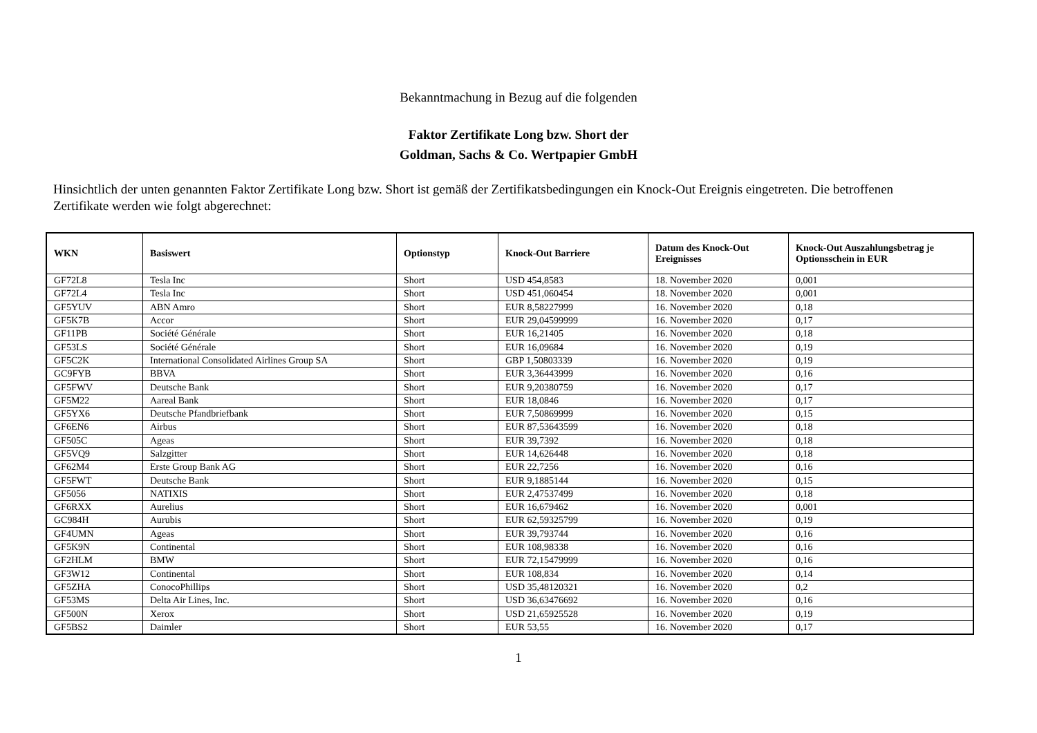Bekanntmachung in Bezug auf die folgenden
Faktor Zertifikate Long bzw. Short der
Goldman, Sachs & Co. Wertpapier GmbH
Hinsichtlich der unten genannten Faktor Zertifikate Long bzw. Short ist gemäß der Zertifikatsbedingungen ein Knock-Out Ereignis eingetreten. Die betroffenen Zertifikate werden wie folgt abgerechnet:
| WKN | Basiswert | Optionstyp | Knock-Out Barriere | Datum des Knock-Out Ereignisses | Knock-Out Auszahlungsbetrag je Optionsschein in EUR |
| --- | --- | --- | --- | --- | --- |
| GF72L8 | Tesla Inc | Short | USD 454,8583 | 18. November 2020 | 0,001 |
| GF72L4 | Tesla Inc | Short | USD 451,060454 | 18. November 2020 | 0,001 |
| GF5YUV | ABN Amro | Short | EUR 8,58227999 | 16. November 2020 | 0,18 |
| GF5K7B | Accor | Short | EUR 29,04599999 | 16. November 2020 | 0,17 |
| GF11PB | Société Générale | Short | EUR 16,21405 | 16. November 2020 | 0,18 |
| GF53LS | Société Générale | Short | EUR 16,09684 | 16. November 2020 | 0,19 |
| GF5C2K | International Consolidated Airlines Group SA | Short | GBP 1,50803339 | 16. November 2020 | 0,19 |
| GC9FYB | BBVA | Short | EUR 3,36443999 | 16. November 2020 | 0,16 |
| GF5FWV | Deutsche Bank | Short | EUR 9,20380759 | 16. November 2020 | 0,17 |
| GF5M22 | Aareal Bank | Short | EUR 18,0846 | 16. November 2020 | 0,17 |
| GF5YX6 | Deutsche Pfandbriefbank | Short | EUR 7,50869999 | 16. November 2020 | 0,15 |
| GF6EN6 | Airbus | Short | EUR 87,53643599 | 16. November 2020 | 0,18 |
| GF505C | Ageas | Short | EUR 39,7392 | 16. November 2020 | 0,18 |
| GF5VQ9 | Salzgitter | Short | EUR 14,626448 | 16. November 2020 | 0,18 |
| GF62M4 | Erste Group Bank AG | Short | EUR 22,7256 | 16. November 2020 | 0,16 |
| GF5FWT | Deutsche Bank | Short | EUR 9,1885144 | 16. November 2020 | 0,15 |
| GF5056 | NATIXIS | Short | EUR 2,47537499 | 16. November 2020 | 0,18 |
| GF6RXX | Aurelius | Short | EUR 16,679462 | 16. November 2020 | 0,001 |
| GC984H | Aurubis | Short | EUR 62,59325799 | 16. November 2020 | 0,19 |
| GF4UMN | Ageas | Short | EUR 39,793744 | 16. November 2020 | 0,16 |
| GF5K9N | Continental | Short | EUR 108,98338 | 16. November 2020 | 0,16 |
| GF2HLM | BMW | Short | EUR 72,15479999 | 16. November 2020 | 0,16 |
| GF3W12 | Continental | Short | EUR 108,834 | 16. November 2020 | 0,14 |
| GF5ZHA | ConocoPhillips | Short | USD 35,48120321 | 16. November 2020 | 0,2 |
| GF53MS | Delta Air Lines, Inc. | Short | USD 36,63476692 | 16. November 2020 | 0,16 |
| GF500N | Xerox | Short | USD 21,65925528 | 16. November 2020 | 0,19 |
| GF5BS2 | Daimler | Short | EUR 53,55 | 16. November 2020 | 0,17 |
1